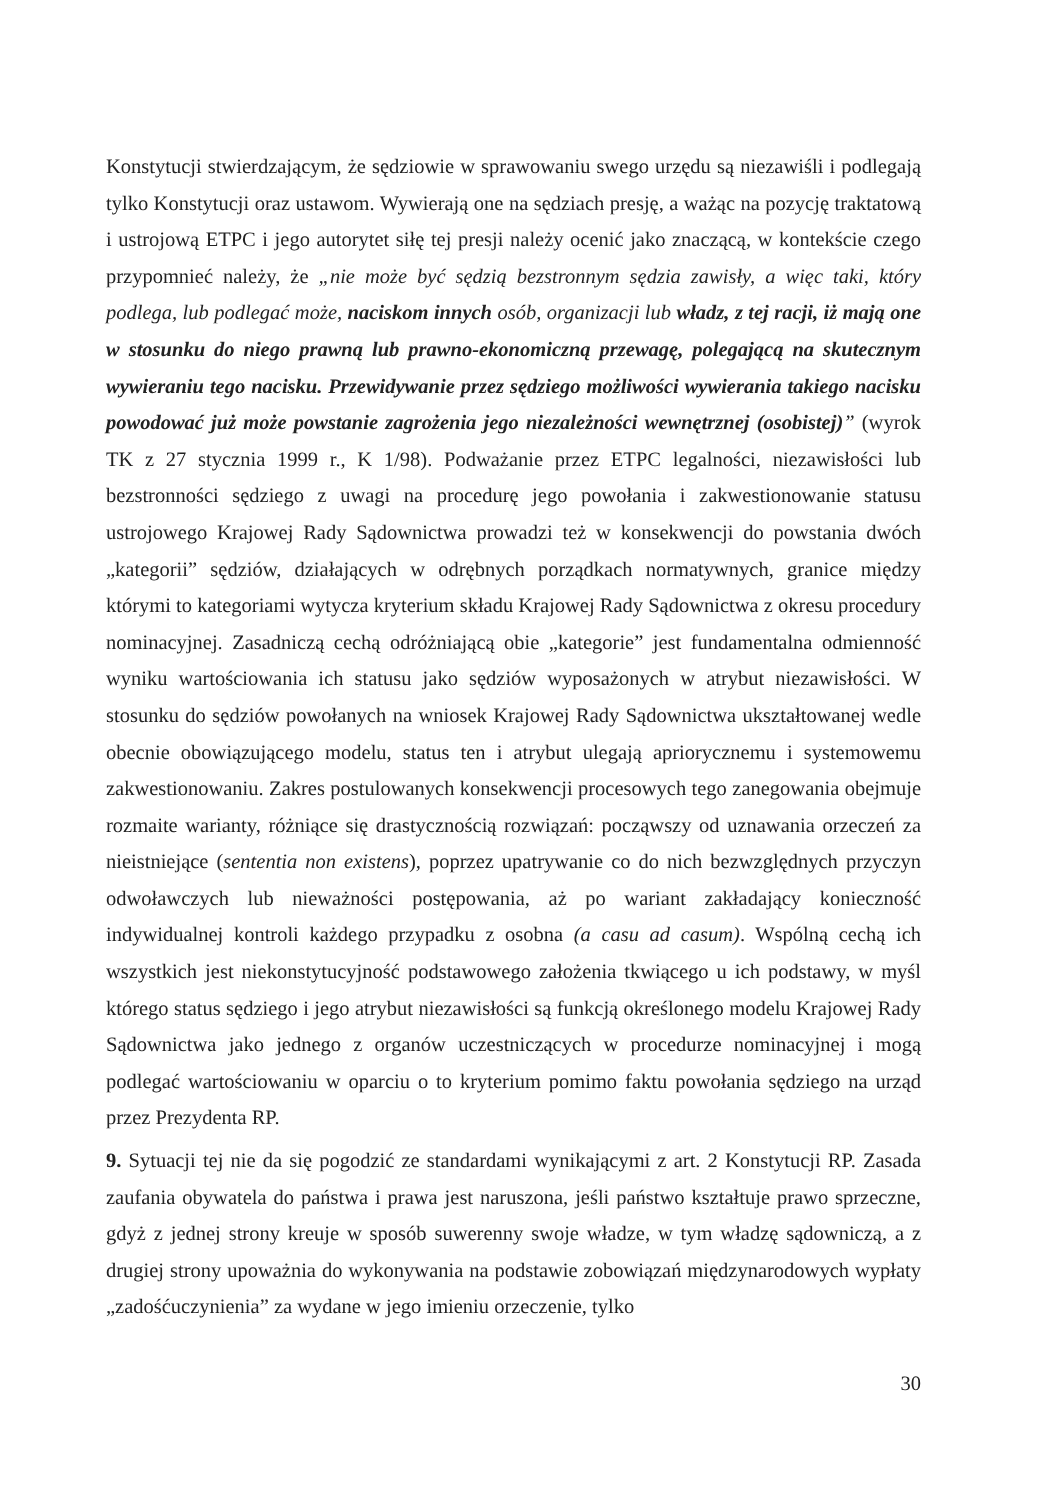Konstytucji stwierdzającym, że sędziowie w sprawowaniu swego urzędu są niezawiśli i podlegają tylko Konstytucji oraz ustawom. Wywierają one na sędziach presję, a ważąc na pozycję traktatową i ustrojową ETPC i jego autorytet siłę tej presji należy ocenić jako znaczącą, w kontekście czego przypomnieć należy, że „nie może być sędzią bezstronnym sędzia zawisły, a więc taki, który podlega, lub podlegać może, naciskom innych osób, organizacji lub władz, z tej racji, iż mają one w stosunku do niego prawną lub prawno-ekonomiczną przewagę, polegającą na skutecznym wywieraniu tego nacisku. Przewidywanie przez sędziego możliwości wywierania takiego nacisku powodować już może powstanie zagrożenia jego niezależności wewnętrznej (osobistej)” (wyrok TK z 27 stycznia 1999 r., K 1/98). Podważanie przez ETPC legalności, niezawisłości lub bezstronności sędziego z uwagi na procedurę jego powołania i zakwestionowanie statusu ustrojowego Krajowej Rady Sądownictwa prowadzi też w konsekwencji do powstania dwóch „kategorii” sędziów, działających w odrębnych porządkach normatywnych, granice między którymi to kategoriami wytycza kryterium składu Krajowej Rady Sądownictwa z okresu procedury nominacyjnej. Zasadniczą cechą odróżniającą obie „kategorie” jest fundamentalna odmienność wyniku wartościowania ich statusu jako sędziów wyposażonych w atrybut niezawisłości. W stosunku do sędziów powołanych na wniosek Krajowej Rady Sądownictwa ukształtowanej wedle obecnie obowiązującego modelu, status ten i atrybut ulegają apriorycznemu i systemowemu zakwestionowaniu. Zakres postulowanych konsekwencji procesowych tego zanegowania obejmuje rozmaite warianty, różniące się drastycznością rozwiązań: począwszy od uznawania orzeczeń za nieistniejące (sententia non existens), poprzez upatrywanie co do nich bezwzględnych przyczyn odwoławczych lub nieważności postępowania, aż po wariant zakładający konieczność indywidualnej kontroli każdego przypadku z osobna (a casu ad casum). Wspólną cechą ich wszystkich jest niekonstytucyjność podstawowego założenia tkwiącego u ich podstawy, w myśl którego status sędziego i jego atrybut niezawisłości są funkcją określonego modelu Krajowej Rady Sądownictwa jako jednego z organów uczestniczących w procedurze nominacyjnej i mogą podlegać wartościowaniu w oparciu o to kryterium pomimo faktu powołania sędziego na urząd przez Prezydenta RP.
9. Sytuacji tej nie da się pogodzić ze standardami wynikającymi z art. 2 Konstytucji RP. Zasada zaufania obywatela do państwa i prawa jest naruszona, jeśli państwo kształtuje prawo sprzeczne, gdyż z jednej strony kreuje w sposób suwerenny swoje władze, w tym władzę sądowniczą, a z drugiej strony upoważnia do wykonywania na podstawie zobowiązań międzynarodowych wypłaty „zadośćuczynienia” za wydane w jego imieniu orzeczenie, tylko
30